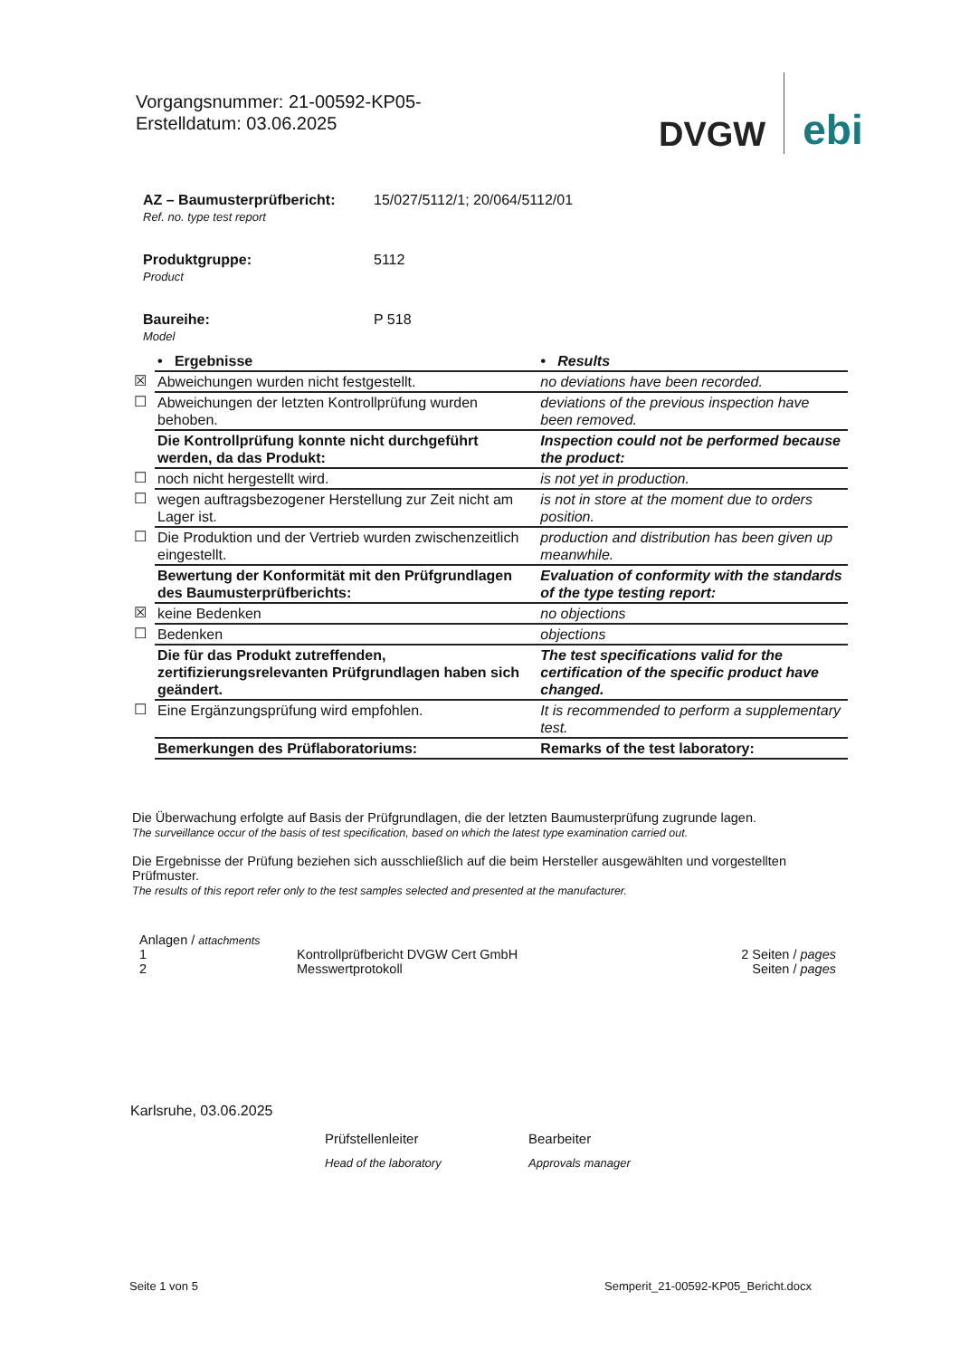Vorgangsnummer: 21-00592-KP05-
Erstelldatum: 03.06.2025
DVGW ebi
AZ – Baumusterprüfbericht:
Ref. no. type test report
15/027/5112/1; 20/064/5112/01
Produktgruppe:
Product
5112
Baureihe:
Model
P 518
| | • Ergebnisse | • Results |
| ☒ | Abweichungen wurden nicht festgestellt. | no deviations have been recorded. |
| ☐ | Abweichungen der letzten Kontrollprüfung wurden behoben. | deviations of the previous inspection have been removed. |
| | Die Kontrollprüfung konnte nicht durchgeführt werden, da das Produkt: | Inspection could not be performed because the product: |
| ☐ | noch nicht hergestellt wird. | is not yet in production. |
| ☐ | wegen auftragsbezogener Herstellung zur Zeit nicht am Lager ist. | is not in store at the moment due to orders position. |
| ☐ | Die Produktion und der Vertrieb wurden zwischenzeitlich eingestellt. | production and distribution has been given up meanwhile. |
| | Bewertung der Konformität mit den Prüfgrundlagen des Baumusterprüfberichts: | Evaluation of conformity with the standards of the type testing report: |
| ☒ | keine Bedenken | no objections |
| ☐ | Bedenken | objections |
| | Die für das Produkt zutreffenden, zertifizierungsrelevanten Prüfgrundlagen haben sich geändert. | The test specifications valid for the certification of the specific product have changed. |
| ☐ | Eine Ergänzungsprüfung wird empfohlen. | It is recommended to perform a supplementary test. |
| | Bemerkungen des Prüflaboratoriums: | Remarks of the test laboratory: |
Die Überwachung erfolgte auf Basis der Prüfgrundlagen, die der letzten Baumusterprüfung zugrunde lagen.
The surveillance occur of the basis of test specification, based on which the latest type examination carried out.
Die Ergebnisse der Prüfung beziehen sich ausschließlich auf die beim Hersteller ausgewählten und vorgestellten Prüfmuster.
The results of this report refer only to the test samples selected and presented at the manufacturer.
Anlagen / attachments
1 Kontrollprüfbericht DVGW Cert GmbH 2 Seiten / pages
2 Messwertprotokoll Seiten / pages
Karlsruhe, 03.06.2025
Prüfstellenleiter
Head of the laboratory
Bearbeiter
Approvals manager
Seite 1 von 5
Semperit_21-00592-KP05_Bericht.docx